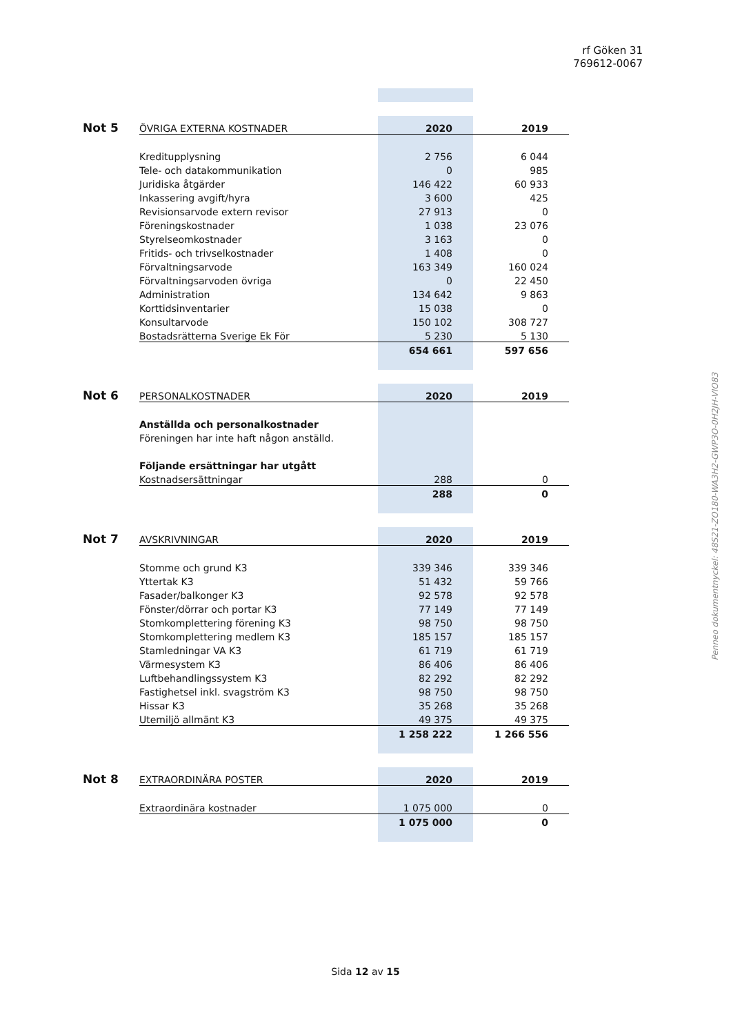rf Göken 31
769612-0067
Penneo dokumentnyckel: 48S21-ZO180-WA3H2-GWP3O-0H2JH-VIO83
| Not 5 | ÖVRIGA EXTERNA KOSTNADER | 2020 | 2019 |
| | Kreditupplysning | 2 756 | 6 044 |
| | Tele- och datakommunikation | 0 | 985 |
| | Juridiska åtgärder | 146 422 | 60 933 |
| | Inkassering avgift/hyra | 3 600 | 425 |
| | Revisionsarvode extern revisor | 27 913 | 0 |
| | Föreningskostnader | 1 038 | 23 076 |
| | Styrelseomkostnader | 3 163 | 0 |
| | Fritids- och trivselkostnader | 1 408 | 0 |
| | Förvaltningsarvode | 163 349 | 160 024 |
| | Förvaltningsarvoden övriga | 0 | 22 450 |
| | Administration | 134 642 | 9 863 |
| | Korttidsinventarier | 15 038 | 0 |
| | Konsultarvode | 150 102 | 308 727 |
| | Bostadsrätterna Sverige Ek För | 5 230 | 5 130 |
| | | 654 661 | 597 656 |
| Not 6 | PERSONALKOSTNADER | 2020 | 2019 |
| | Anställda och personalkostnader | | |
| | Föreningen har inte haft någon anställd. | | |
| | Följande ersättningar har utgått | | |
| | Kostnadsersättningar | 288 | 0 |
| | | 288 | 0 |
| Not 7 | AVSKRIVNINGAR | 2020 | 2019 |
| | Stomme och grund K3 | 339 346 | 339 346 |
| | Yttertak K3 | 51 432 | 59 766 |
| | Fasader/balkonger K3 | 92 578 | 92 578 |
| | Fönster/dörrar och portar K3 | 77 149 | 77 149 |
| | Stomkomplettering förening K3 | 98 750 | 98 750 |
| | Stomkomplettering medlem K3 | 185 157 | 185 157 |
| | Stamledningar VA K3 | 61 719 | 61 719 |
| | Värmesystem K3 | 86 406 | 86 406 |
| | Luftbehandlingssystem K3 | 82 292 | 82 292 |
| | Fastighetsel inkl. svagström K3 | 98 750 | 98 750 |
| | Hissar K3 | 35 268 | 35 268 |
| | Utemiljö allmänt K3 | 49 375 | 49 375 |
| | | 1 258 222 | 1 266 556 |
| Not 8 | EXTRAORDINÄRA POSTER | 2020 | 2019 |
| | Extraordinära kostnader | 1 075 000 | 0 |
| | | 1 075 000 | 0 |
Sida 12 av 15